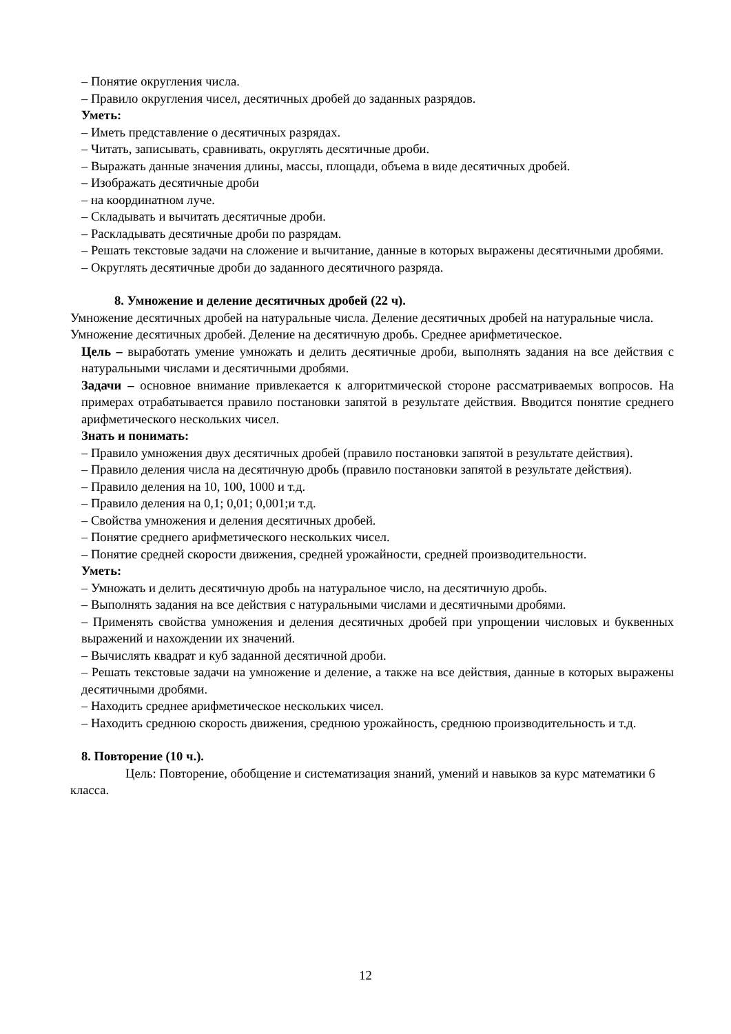– Понятие округления числа.
– Правило округления чисел, десятичных дробей до заданных разрядов.
Уметь:
– Иметь представление о десятичных разрядах.
– Читать, записывать, сравнивать, округлять десятичные дроби.
– Выражать данные значения длины, массы, площади, объема в виде десятичных дробей.
– Изображать десятичные дроби
– на координатном луче.
– Складывать и вычитать десятичные дроби.
– Раскладывать десятичные дроби по разрядам.
– Решать текстовые задачи на сложение и вычитание, данные в которых выражены десятичными дробями.
– Округлять десятичные дроби до заданного десятичного разряда.
8. Умножение и деление десятичных дробей (22 ч).
Умножение десятичных дробей на натуральные числа. Деление десятичных дробей на натуральные числа. Умножение десятичных дробей. Деление на десятичную дробь. Среднее арифметическое.
Цель – выработать умение умножать и делить десятичные дроби, выполнять задания на все действия с натуральными числами и десятичными дробями.
Задачи – основное внимание привлекается к алгоритмической стороне рассматриваемых вопросов. На примерах отрабатывается правило постановки запятой в результате действия. Вводится понятие среднего арифметического нескольких чисел.
Знать и понимать:
– Правило умножения двух десятичных дробей (правило постановки запятой в результате действия).
– Правило деления числа на десятичную дробь (правило постановки запятой в результате действия).
– Правило деления на 10, 100, 1000 и т.д.
– Правило деления на 0,1; 0,01; 0,001;и т.д.
– Свойства умножения и деления десятичных дробей.
– Понятие среднего арифметического нескольких чисел.
– Понятие средней скорости движения, средней урожайности, средней производительности.
Уметь:
– Умножать и делить десятичную дробь на натуральное число, на десятичную дробь.
– Выполнять задания на все действия с натуральными числами и десятичными дробями.
– Применять свойства умножения и деления десятичных дробей при упрощении числовых и буквенных выражений и нахождении их значений.
– Вычислять квадрат и куб заданной десятичной дроби.
– Решать текстовые задачи на умножение и деление, а также на все действия, данные в которых выражены десятичными дробями.
– Находить среднее арифметическое нескольких чисел.
– Находить среднюю скорость движения, среднюю урожайность, среднюю производительность и т.д.
8. Повторение (10 ч.).
Цель: Повторение, обобщение и систематизация знаний, умений и навыков за курс математики 6 класса.
12